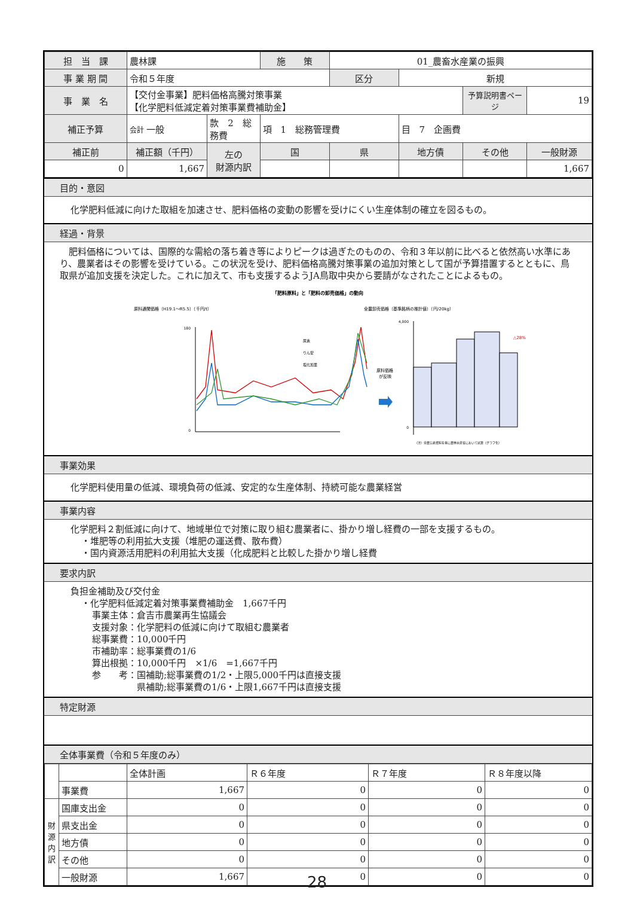| 担 当 課 | 農林課 | | 施 策 | 01_農畜水産業の振興 | | | |
| 事 業 期 間 | 令和５年度 | | | 区分 | 新規 | | |
| 事 業 名 | 【交付金事業】肥料価格高騰対策事業 【化学肥料低減定着対策事業費補助金】 | | | | | 予算説明書ページ | 19 |
| 補正予算 | 会計 一般 | 款 2 総務費 | 項 1 総務管理費 | | 目 7 企画費 | | |
| 補正前 | 補正額（千円） | 左の 財源内訳 | 国 | 県 | 地方債 | その他 | 一般財源 |
| 0 | 1,667 | | | | | | 1,667 |
目的・意図
化学肥料低減に向けた取組を加速させ、肥料価格の変動の影響を受けにくい生産体制の確立を図るもの。
経過・背景
　肥料価格については、国際的な需給の落ち着き等によりピークは過ぎたのものの、令和３年以前に比べると依然高い水準にあり、農業者はその影響を受けている。この状況を受け、肥料価格高騰対策事業の追加対策として国が予算措置するとともに、鳥取県が追加支援を決定した。これに加えて、市も支援するようJA鳥取中央から要請がなされたことによるもの。
「肥料原料」と「肥料の卸売価格」の動向
原料通関価格（H19.1～R5.5）（千円/t）
全農卸売価格（基準銘柄の推計値）（円/20kg）
180
0
尿素
りん安
塩化加里
原料価格
が反映
4,000
0
△28%
（注）全農公表資料を基に農林水産省において試算（グラフ化）
事業効果
化学肥料使用量の低減、環境負荷の低減、安定的な生産体制、持続可能な農業経営
事業内容
化学肥料２割低減に向けて、地域単位で対策に取り組む農業者に、掛かり増し経費の一部を支援するもの。
・堆肥等の利用拡大支援（堆肥の運送費、散布費）
・国内資源活用肥料の利用拡大支援（化成肥料と比較した掛かり増し経費
要求内訳
負担金補助及び交付金
・化学肥料低減定着対策事業費補助金　1,667千円
事業主体：倉吉市農業再生協議会
支援対象：化学肥料の低減に向けて取組む農業者
総事業費：10,000千円
市補助率：総事業費の1/6
算出根拠：10,000千円　×1/6　=1,667千円
参　　考：国補助;総事業費の1/2・上限5,000千円は直接支援
　　　　　県補助;総事業費の1/6・上限1,667千円は直接支援
特定財源
全体事業費（令和５年度のみ）
| | | 全体計画 | Ｒ６年度 | Ｒ７年度 | Ｒ８年度以降 |
| | 事業費 | 1,667 | 0 | 0 | 0 |
| 財 源 内 訳 | 国庫支出金 | 0 | 0 | 0 | 0 |
| | 県支出金 | 0 | 0 | 0 | 0 |
| | 地方債 | 0 | 0 | 0 | 0 |
| | その他 | 0 | 0 | 0 | 0 |
| | 一般財源 | 1,667 | 0 | 0 | 0 |
28